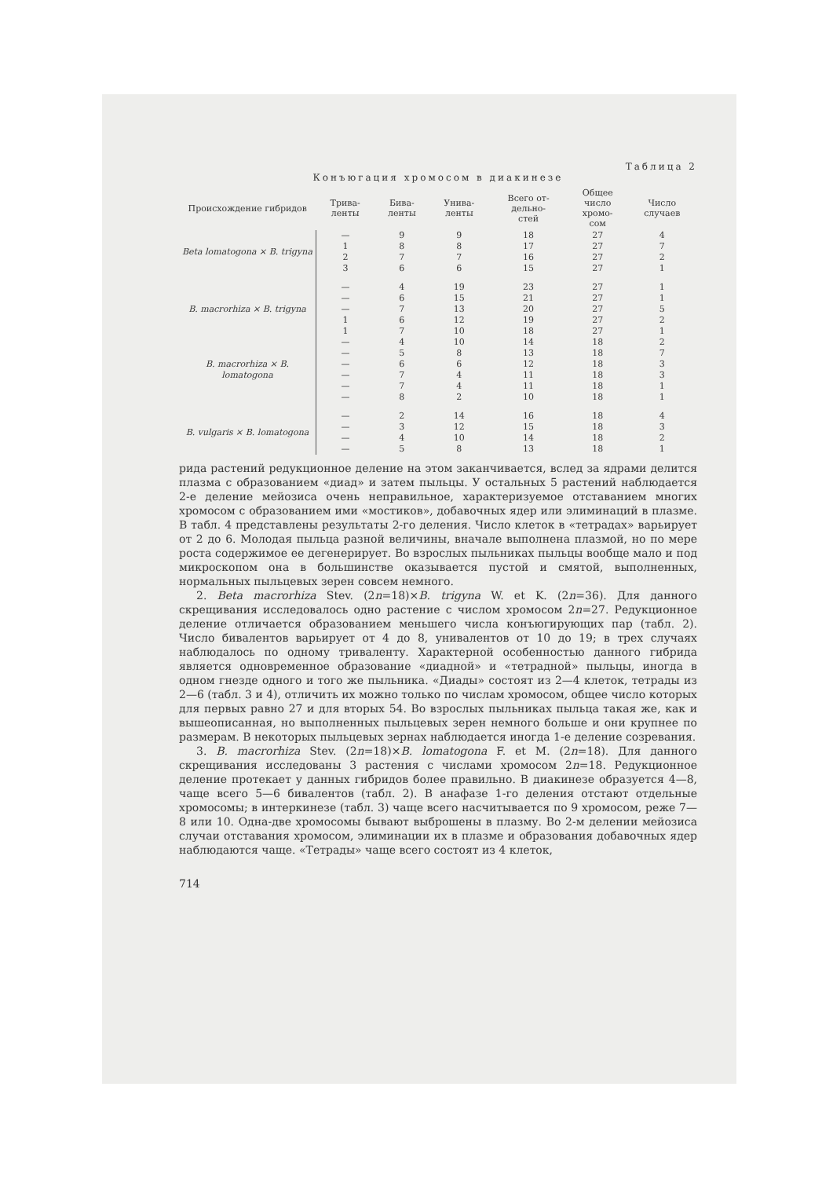Таблица 2
Конъюгация хромосом в диакинезе
| Происхождение гибридов | Трива- ленты | Бива- ленты | Унива- ленты | Всего от- дельно- стей | Общее число хромо- сом | Число случаев |
| --- | --- | --- | --- | --- | --- | --- |
| Beta lomatogona × B. trigyna | — | 9 | 9 | 18 | 27 | 4 |
| | 1 | 8 | 8 | 17 | 27 | 7 |
| | 2 | 7 | 7 | 16 | 27 | 2 |
| | 3 | 6 | 6 | 15 | 27 | 1 |
| B. macrorhiza × B. trigyna | — | 4 | 19 | 23 | 27 | 1 |
| | — | 6 | 15 | 21 | 27 | 1 |
| | — | 7 | 13 | 20 | 27 | 5 |
| | 1 | 6 | 12 | 19 | 27 | 2 |
| | 1 | 7 | 10 | 18 | 27 | 1 |
| B. macrorhiza × B. lomatogona | — | 4 | 10 | 14 | 18 | 2 |
| | — | 5 | 8 | 13 | 18 | 7 |
| | — | 6 | 6 | 12 | 18 | 3 |
| | — | 7 | 4 | 11 | 18 | 3 |
| | — | 7 | 4 | 11 | 18 | 1 |
| | — | 8 | 2 | 10 | 18 | 1 |
| B. vulgaris × B. lomatogona | — | 2 | 14 | 16 | 18 | 4 |
| | — | 3 | 12 | 15 | 18 | 3 |
| | — | 4 | 10 | 14 | 18 | 2 |
| | — | 5 | 8 | 13 | 18 | 1 |
рида растений редукционное деление на этом заканчивается, вслед за ядрами делится плазма с образованием «диад» и затем пыльцы. У остальных 5 растений наблюдается 2-е деление мейозиса очень неправильное, характеризуемое отставанием многих хромосом с образованием ими «мостиков», добавочных ядер или элиминаций в плазме. В табл. 4 представлены результаты 2-го деления. Число клеток в «тетрадах» варьирует от 2 до 6. Молодая пыльца разной величины, вначале выполнена плазмой, но по мере роста содержимое ее дегенерирует. Во взрослых пыльниках пыльцы вообще мало и под микроскопом она в большинстве оказывается пустой и смятой, выполненных, нормальных пыльцевых зерен совсем немного.
2. Beta macrorhiza Stev. (2n=18)×B. trigyna W. et K. (2n=36). Для данного скрещивания исследовалось одно растение с числом хромосом 2n=27. Редукционное деление отличается образованием меньшего числа конъюгирующих пар (табл. 2). Число бивалентов варьирует от 4 до 8, унивалентов от 10 до 19; в трех случаях наблюдалось по одному триваленту. Характерной особенностью данного гибрида является одновременное образование «диадной» и «тетрадной» пыльцы, иногда в одном гнезде одного и того же пыльника. «Диады» состоят из 2—4 клеток, тетрады из 2—6 (табл. 3 и 4), отличить их можно только по числам хромосом, общее число которых для первых равно 27 и для вторых 54. Во взрослых пыльниках пыльца такая же, как и вышеописанная, но выполненных пыльцевых зерен немного больше и они крупнее по размерам. В некоторых пыльцевых зернах наблюдается иногда 1-е деление созревания.
3. B. macrorhiza Stev. (2n=18)×B. lomatogona F. et M. (2n=18). Для данного скрещивания исследованы 3 растения с числами хромосом 2n=18. Редукционное деление протекает у данных гибридов более правильно. В диакинезе образуется 4—8, чаще всего 5—6 бивалентов (табл. 2). В анафазе 1-го деления отстают отдельные хромосомы; в интеркинезе (табл. 3) чаще всего насчитывается по 9 хромосом, реже 7—8 или 10. Одна-две хромосомы бывают выброшены в плазму. Во 2-м делении мейозиса случаи отставания хромосом, элиминации их в плазме и образования добавочных ядер наблюдаются чаще. «Тетрады» чаще всего состоят из 4 клеток,
714